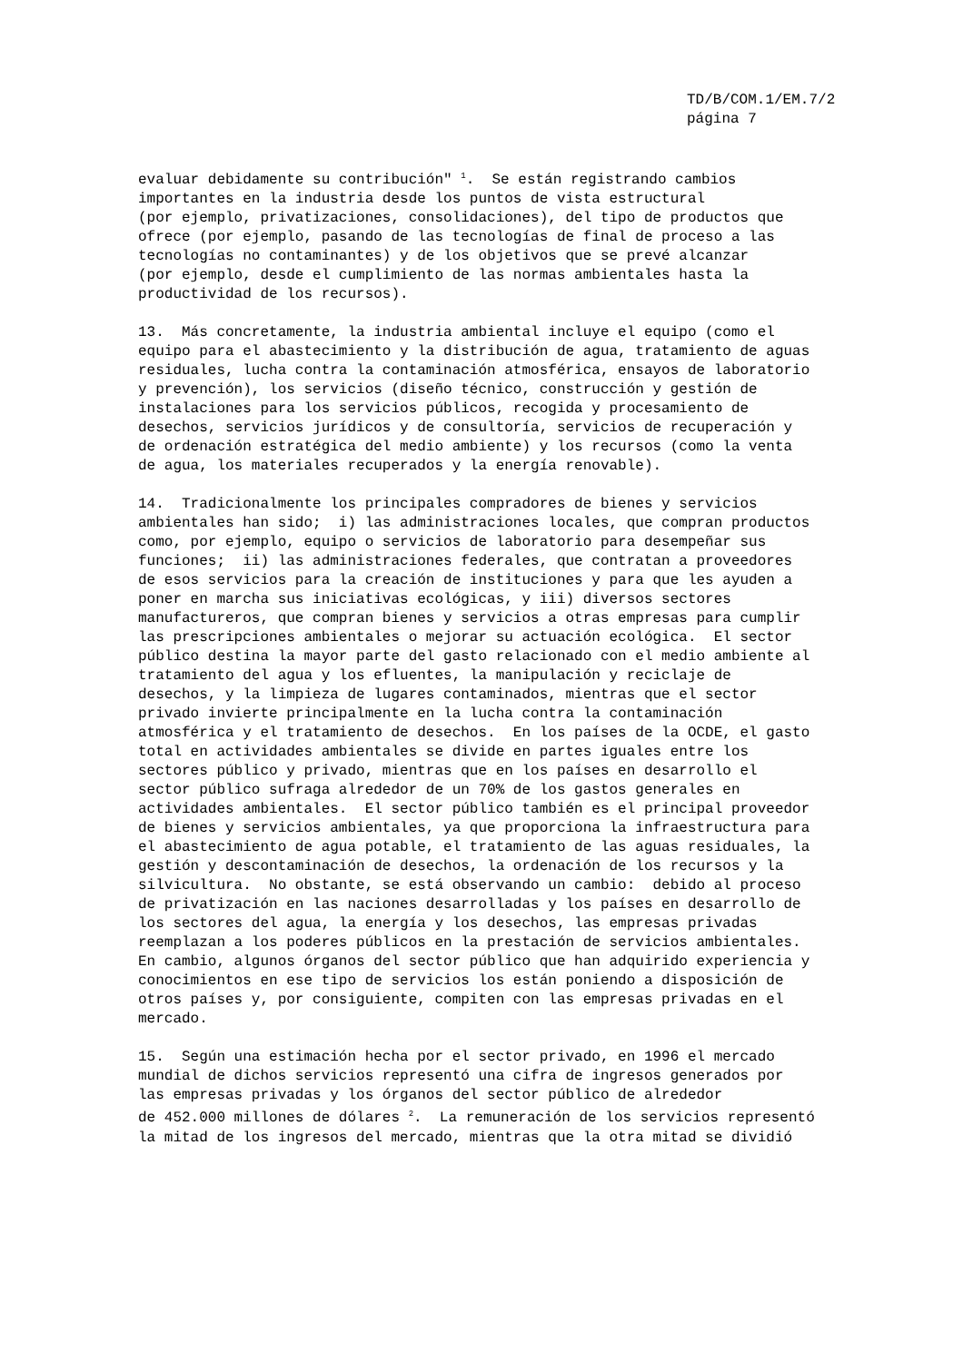TD/B/COM.1/EM.7/2
página 7
evaluar debidamente su contribución" <sup>1</sup>. Se están registrando cambios importantes en la industria desde los puntos de vista estructural (por ejemplo, privatizaciones, consolidaciones), del tipo de productos que ofrece (por ejemplo, pasando de las tecnologías de final de proceso a las tecnologías no contaminantes) y de los objetivos que se prevé alcanzar (por ejemplo, desde el cumplimiento de las normas ambientales hasta la productividad de los recursos).
13. Más concretamente, la industria ambiental incluye el equipo (como el equipo para el abastecimiento y la distribución de agua, tratamiento de aguas residuales, lucha contra la contaminación atmosférica, ensayos de laboratorio y prevención), los servicios (diseño técnico, construcción y gestión de instalaciones para los servicios públicos, recogida y procesamiento de desechos, servicios jurídicos y de consultoría, servicios de recuperación y de ordenación estratégica del medio ambiente) y los recursos (como la venta de agua, los materiales recuperados y la energía renovable).
14. Tradicionalmente los principales compradores de bienes y servicios ambientales han sido; i) las administraciones locales, que compran productos como, por ejemplo, equipo o servicios de laboratorio para desempeñar sus funciones; ii) las administraciones federales, que contratan a proveedores de esos servicios para la creación de instituciones y para que les ayuden a poner en marcha sus iniciativas ecológicas, y iii) diversos sectores manufactureros, que compran bienes y servicios a otras empresas para cumplir las prescripciones ambientales o mejorar su actuación ecológica. El sector público destina la mayor parte del gasto relacionado con el medio ambiente al tratamiento del agua y los efluentes, la manipulación y reciclaje de desechos, y la limpieza de lugares contaminados, mientras que el sector privado invierte principalmente en la lucha contra la contaminación atmosférica y el tratamiento de desechos. En los países de la OCDE, el gasto total en actividades ambientales se divide en partes iguales entre los sectores público y privado, mientras que en los países en desarrollo el sector público sufraga alrededor de un 70% de los gastos generales en actividades ambientales. El sector público también es el principal proveedor de bienes y servicios ambientales, ya que proporciona la infraestructura para el abastecimiento de agua potable, el tratamiento de las aguas residuales, la gestión y descontaminación de desechos, la ordenación de los recursos y la silvicultura. No obstante, se está observando un cambio: debido al proceso de privatización en las naciones desarrolladas y los países en desarrollo de los sectores del agua, la energía y los desechos, las empresas privadas reemplazan a los poderes públicos en la prestación de servicios ambientales. En cambio, algunos órganos del sector público que han adquirido experiencia y conocimientos en ese tipo de servicios los están poniendo a disposición de otros países y, por consiguiente, compiten con las empresas privadas en el mercado.
15. Según una estimación hecha por el sector privado, en 1996 el mercado mundial de dichos servicios representó una cifra de ingresos generados por las empresas privadas y los órganos del sector público de alrededor de 452.000 millones de dólares <sup>2</sup>. La remuneración de los servicios representó la mitad de los ingresos del mercado, mientras que la otra mitad se dividió